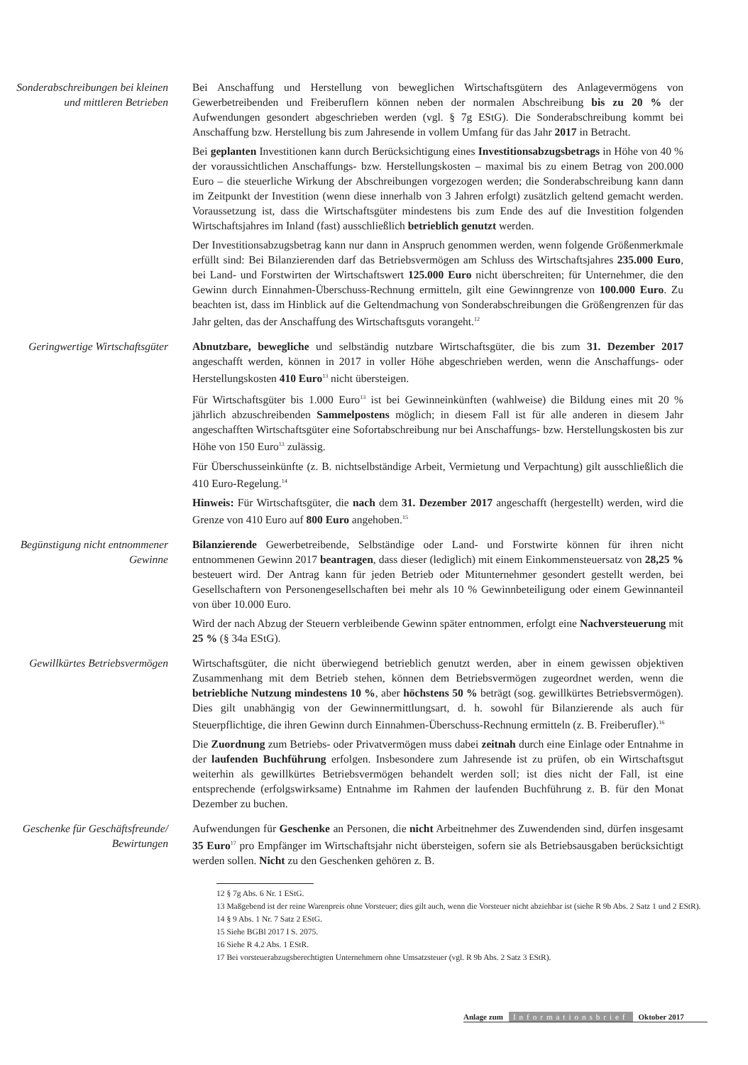Sonderabschreibungen bei kleinen und mittleren Betrieben
Bei Anschaffung und Herstellung von beweglichen Wirtschaftsgütern des Anlagevermögens von Gewerbetreibenden und Freiberuflern können neben der normalen Abschreibung bis zu 20 % der Aufwendungen gesondert abgeschrieben werden (vgl. § 7g EStG). Die Sonderabschreibung kommt bei Anschaffung bzw. Herstellung bis zum Jahresende in vollem Umfang für das Jahr 2017 in Betracht.
Bei geplanten Investitionen kann durch Berücksichtigung eines Investitionsabzugsbetrags in Höhe von 40 % der voraussichtlichen Anschaffungs- bzw. Herstellungskosten – maximal bis zu einem Betrag von 200.000 Euro – die steuerliche Wirkung der Abschreibungen vorgezogen werden; die Sonderabschreibung kann dann im Zeitpunkt der Investition (wenn diese innerhalb von 3 Jahren erfolgt) zusätzlich geltend gemacht werden. Voraussetzung ist, dass die Wirtschaftsgüter mindestens bis zum Ende des auf die Investition folgenden Wirtschaftsjahres im Inland (fast) ausschließlich betrieblich genutzt werden.
Der Investitionsabzugsbetrag kann nur dann in Anspruch genommen werden, wenn folgende Größenmerkmale erfüllt sind: Bei Bilanzierenden darf das Betriebsvermögen am Schluss des Wirtschaftsjahres 235.000 Euro, bei Land- und Forstwirten der Wirtschaftswert 125.000 Euro nicht überschreiten; für Unternehmer, die den Gewinn durch Einnahmen-Überschuss-Rechnung ermitteln, gilt eine Gewinngrenze von 100.000 Euro. Zu beachten ist, dass im Hinblick auf die Geltendmachung von Sonderabschreibungen die Größengrenzen für das Jahr gelten, das der Anschaffung des Wirtschaftsguts vorangeht.<sup>12</sup>
Geringwertige Wirtschaftsgüter
Abnutzbare, bewegliche und selbständig nutzbare Wirtschaftsgüter, die bis zum 31. Dezember 2017 angeschafft werden, können in 2017 in voller Höhe abgeschrieben werden, wenn die Anschaffungs- oder Herstellungskosten 410 Euro<sup>13</sup> nicht übersteigen.
Für Wirtschaftsgüter bis 1.000 Euro<sup>13</sup> ist bei Gewinneinkünften (wahlweise) die Bildung eines mit 20 % jährlich abzuschreibenden Sammelpostens möglich; in diesem Fall ist für alle anderen in diesem Jahr angeschafften Wirtschaftsgüter eine Sofortabschreibung nur bei Anschaffungs- bzw. Herstellungskosten bis zur Höhe von 150 Euro<sup>13</sup> zulässig.
Für Überschusseinkünfte (z. B. nichtselbständige Arbeit, Vermietung und Verpachtung) gilt ausschließlich die 410 Euro-Regelung.<sup>14</sup>
Hinweis: Für Wirtschaftsgüter, die nach dem 31. Dezember 2017 angeschafft (hergestellt) werden, wird die Grenze von 410 Euro auf 800 Euro angehoben.<sup>15</sup>
Begünstigung nicht entnommener Gewinne
Bilanzierende Gewerbetreibende, Selbständige oder Land- und Forstwirte können für ihren nicht entnommenen Gewinn 2017 beantragen, dass dieser (lediglich) mit einem Einkommensteuersatz von 28,25 % besteuert wird. Der Antrag kann für jeden Betrieb oder Mitunternehmer gesondert gestellt werden, bei Gesellschaftern von Personengesellschaften bei mehr als 10 % Gewinnbeteiligung oder einem Gewinnanteil von über 10.000 Euro.
Wird der nach Abzug der Steuern verbleibende Gewinn später entnommen, erfolgt eine Nachversteuerung mit 25 % (§ 34a EStG).
Gewillkürtes Betriebsvermögen Wirtschaftsgüter, die nicht überwiegend betrieblich genutzt werden, aber in einem gewissen objektiven Zusammenhang mit dem Betrieb stehen, können dem Betriebsvermögen zugeordnet werden, wenn die betriebliche Nutzung mindestens 10 %, aber höchstens 50 % beträgt (sog. gewillkürtes Betriebsvermögen). Dies gilt unabhängig von der Gewinnermittlungsart, d. h. sowohl für Bilanzierende als auch für Steuerpflichtige, die ihren Gewinn durch Einnahmen-Überschuss-Rechnung ermitteln (z. B. Freiberufler).<sup>16</sup>
Die Zuordnung zum Betriebs- oder Privatvermögen muss dabei zeitnah durch eine Einlage oder Entnahme in der laufenden Buchführung erfolgen. Insbesondere zum Jahresende ist zu prüfen, ob ein Wirtschaftsgut weiterhin als gewillkürtes Betriebsvermögen behandelt werden soll; ist dies nicht der Fall, ist eine entsprechende (erfolgswirksame) Entnahme im Rahmen der laufenden Buchführung z. B. für den Monat Dezember zu buchen.
Geschenke für Geschäftsfreunde/ Bewirtungen
Aufwendungen für Geschenke an Personen, die nicht Arbeitnehmer des Zuwendenden sind, dürfen insgesamt 35 Euro<sup>17</sup> pro Empfänger im Wirtschaftsjahr nicht übersteigen, sofern sie als Betriebsausgaben berücksichtigt werden sollen. Nicht zu den Geschenken gehören z. B.
12 § 7g Abs. 6 Nr. 1 EStG.
13 Maßgebend ist der reine Warenpreis ohne Vorsteuer; dies gilt auch, wenn die Vorsteuer nicht abziehbar ist (siehe R 9b Abs. 2 Satz 1 und 2 EStR).
14 § 9 Abs. 1 Nr. 7 Satz 2 EStG.
15 Siehe BGBl 2017 I S. 2075.
16 Siehe R 4.2 Abs. 1 EStR.
17 Bei vorsteuerabzugsberechtigten Unternehmern ohne Umsatzsteuer (vgl. R 9b Abs. 2 Satz 3 EStR).
Anlage zum Informationsbrief Oktober 2017